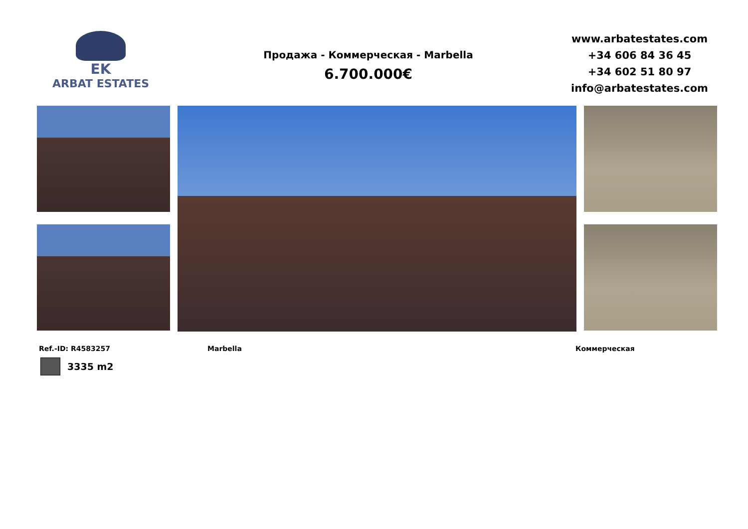EK
ARBAT ESTATES
Продажа - Коммерческая - Marbella
6.700.000€
www.arbatestates.com
+34 606 84 36 45
+34 602 51 80 97
info@arbatestates.com
Ref.-ID: R4583257 Marbella Коммерческая
3335 m2